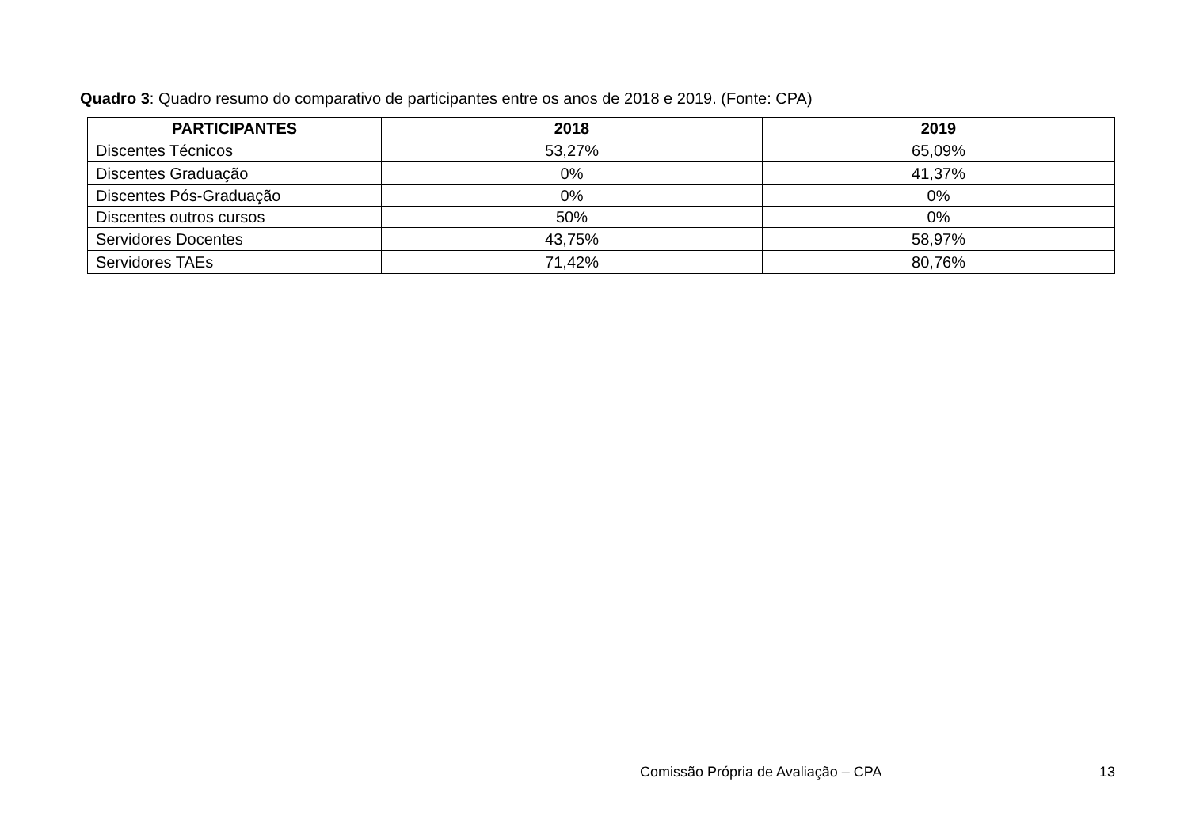Quadro 3: Quadro resumo do comparativo de participantes entre os anos de 2018 e 2019. (Fonte: CPA)
| PARTICIPANTES | 2018 | 2019 |
| --- | --- | --- |
| Discentes Técnicos | 53,27% | 65,09% |
| Discentes Graduação | 0% | 41,37% |
| Discentes Pós-Graduação | 0% | 0% |
| Discentes outros cursos | 50% | 0% |
| Servidores Docentes | 43,75% | 58,97% |
| Servidores TAEs | 71,42% | 80,76% |
Comissão Própria de Avaliação – CPA 13